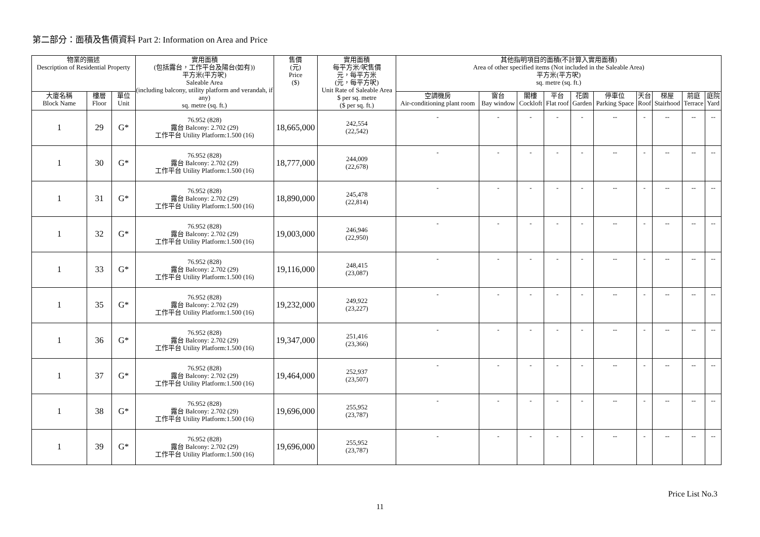第二部分：面積及售價資料 Part 2: Information on Area and Price
| 物業的描述 Description of Residential Property | | | 實用面積 (包括露台，工作平台及陽台(如有)) 平方米(平方呎) Saleable Area (including balcony, utility platform and verandah, if any) sq. metre (sq. ft.) | 售價 (元) Price ($) | 實用面積 每平方米/呎售價 元，每平方米 (元，每平方呎) Unit Rate of Saleable Area $ per sq. metre ($ per sq. ft.) | 其他指明項目的面積(不計算入實用面積) Area of other specified items (Not included in the Saleable Area) 平方米(平方呎) sq. metre (sq. ft.) | | | | | | | | | |
| --- | --- | --- | --- | --- | --- | --- | --- | --- | --- | --- | --- | --- | --- | --- | --- |
| 大廈名稱 Block Name | 樓層 Floor | 單位 Unit | | | | 空調機房 Air-conditioning plant room | 窗台 Bay window | 閣樓 Cockloft | 平台 Flat roof | 花園 Garden | 停車位 Parking Space | 天台 Roof | 梯屋 Stairhood | 前庭 Terrace | 庭院 Yard |
| 1 | 29 | G* | 76.952 (828) 露台 Balcony: 2.702 (29) 工作平台 Utility Platform:1.500 (16) | 18,665,000 | 242,554 (22,542) | - | - | - | - | - | -- | - | -- | -- | -- |
| 1 | 30 | G* | 76.952 (828) 露台 Balcony: 2.702 (29) 工作平台 Utility Platform:1.500 (16) | 18,777,000 | 244,009 (22,678) | - | - | - | - | - | -- | - | -- | -- | -- |
| 1 | 31 | G* | 76.952 (828) 露台 Balcony: 2.702 (29) 工作平台 Utility Platform:1.500 (16) | 18,890,000 | 245,478 (22,814) | - | - | - | - | - | -- | - | -- | -- | -- |
| 1 | 32 | G* | 76.952 (828) 露台 Balcony: 2.702 (29) 工作平台 Utility Platform:1.500 (16) | 19,003,000 | 246,946 (22,950) | - | - | - | - | - | -- | - | -- | -- | -- |
| 1 | 33 | G* | 76.952 (828) 露台 Balcony: 2.702 (29) 工作平台 Utility Platform:1.500 (16) | 19,116,000 | 248,415 (23,087) | - | - | - | - | - | -- | - | -- | -- | -- |
| 1 | 35 | G* | 76.952 (828) 露台 Balcony: 2.702 (29) 工作平台 Utility Platform:1.500 (16) | 19,232,000 | 249,922 (23,227) | - | - | - | - | - | -- | - | -- | -- | -- |
| 1 | 36 | G* | 76.952 (828) 露台 Balcony: 2.702 (29) 工作平台 Utility Platform:1.500 (16) | 19,347,000 | 251,416 (23,366) | - | - | - | - | - | -- | - | -- | -- | -- |
| 1 | 37 | G* | 76.952 (828) 露台 Balcony: 2.702 (29) 工作平台 Utility Platform:1.500 (16) | 19,464,000 | 252,937 (23,507) | - | - | - | - | - | -- | - | -- | -- | -- |
| 1 | 38 | G* | 76.952 (828) 露台 Balcony: 2.702 (29) 工作平台 Utility Platform:1.500 (16) | 19,696,000 | 255,952 (23,787) | - | - | - | - | - | -- | - | -- | -- | -- |
| 1 | 39 | G* | 76.952 (828) 露台 Balcony: 2.702 (29) 工作平台 Utility Platform:1.500 (16) | 19,696,000 | 255,952 (23,787) | - | - | - | - | - | -- | - | -- | -- | -- |
Price List No.3
11